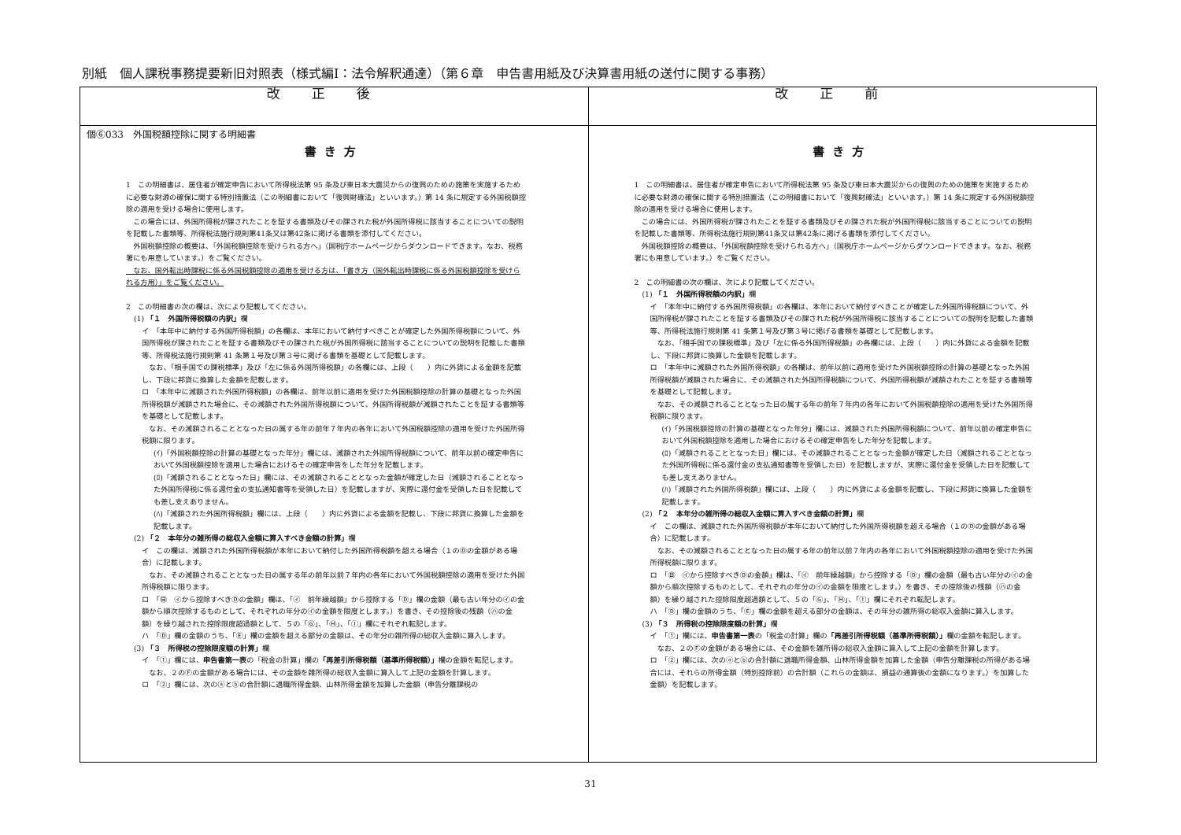別紙　個人課税事務提要新旧対照表（様式編Ⅰ：法令解釈通達）（第６章　申告書用紙及び決算書用紙の送付に関する事務）
| 改正後 | 改正前 |
| --- | --- |
| 個⑥033 外国税額控除に関する明細書 書き方 1 この明細書は、居住者が確定申告において所得税法第 95 条及び東日本大震災からの復興のための施策を実施するために必要な財源の確保に関する特別措置法（この明細書において「復興財確法」といいます。）第 14 条に規定する外国税額控除の適用を受ける場合に使用します。 この場合には、外国所得税が課されたことを証する書類及びその課された税が外国所得税に該当することについての説明を記載した書類等、所得税法施行規則第41条又は第42条に掲げる書類を添付してください。 外国税額控除の概要は、「外国税額控除を受けられる方へ」（国税庁ホームページからダウンロードできます。なお、税務署にも用意しています。）をご覧ください。 なお、国外転出時課税に係る外国税額控除の適用を受ける方は、「書き方（国外転出時課税に係る外国税額控除を受けられる方用）」をご覧ください。 2 この明細書の次の欄は、次により記載してください。 (1) 「１ 外国所得税額の内訳」 欄 イ 「本年中に納付する外国所得税額」の各欄は、本年において納付すべきことが確定した外国所得税額について、外国所得税が課されたことを証する書類及びその課された税が外国所得税に該当することについての説明を記載した書類等、所得税法施行規則第 41 条第１号及び第３号に掲げる書類を基礎として記載します。 なお、「相手国での課税標準」及び「左に係る外国所得税額」の各欄には、上段（ ）内に外貨による金額を記載し、下段に邦貨に換算した金額を記載します。 ロ 「本年中に減額された外国所得税額」の各欄は、前年以前に適用を受けた外国税額控除の計算の基礎となった外国所得税額が減額された場合に、その減額された外国所得税額について、外国所得税額が減額されたことを証する書類等を基礎として記載します。 なお、その減額されることとなった日の属する年の前年７年内の各年において外国税額控除の適用を受けた外国所得税額に限ります。 (ｲ)「外国税額控除の計算の基礎となった年分」欄には、減額された外国所得税額について、前年以前の確定申告において外国税額控除を適用した場合におけるその確定申告をした年分を記載します。 (ﾛ)「減額されることとなった日」欄には、その減額されることとなった金額が確定した日（減額されることとなった外国所得税に係る還付金の支払通知書等を受領した日）を記載しますが、実際に還付金を受領した日を記載しても差し支えありません。 (ﾊ)「減額された外国所得税額」欄には、上段（ ）内に外貨による金額を記載し、下段に邦貨に換算した金額を記載します。 (2) 「２ 本年分の雑所得の総収入金額に算入すべき金額の計算」 欄 イ この欄は、減額された外国所得税額が本年において納付した外国所得税額を超える場合（１のⒹの金額がある場合）に記載します。 なお、その減額されることとなった日の属する年の前年以前７年内の各年において外国税額控除の適用を受けた外国所得税額に限ります。 ロ 「㊐ ㋑から控除すべきⒹの金額」欄は、「㋑ 前年繰越額」から控除する「Ⓓ」欄の金額（最も古い年分の㋑の金額から順次控除するものとして、それぞれの年分の㋑の金額を限度とします。）を書き、その控除後の残額（㋩の金額）を繰り越された控除限度超過額として、５の「Ⓖ」、「Ⓗ」、「Ⓘ」欄にそれぞれ転記します。 ハ 「Ⓓ」欄の金額のうち、「Ⓔ」欄の金額を超える部分の金額は、その年分の雑所得の総収入金額に算入します。 (3) 「３ 所得税の控除限度額の計算」 欄 イ 「①」欄には、 申告書第一表 の「税金の計算」欄の 「再差引所得税額（基準所得税額）」 欄の金額を転記します。 なお、２のⒻの金額がある場合には、その金額を雑所得の総収入金額に算入して上記の金額を計算します。 ロ 「②」欄には、次のⓐとⓑの合計額に退職所得金額、山林所得金額を加算した金額（申告分離課税の | 書き方 1 この明細書は、居住者が確定申告において所得税法第 95 条及び東日本大震災からの復興のための施策を実施するために必要な財源の確保に関する特別措置法（この明細書において「復興財確法」といいます。）第 14 条に規定する外国税額控除の適用を受ける場合に使用します。 この場合には、外国所得税が課されたことを証する書類及びその課された税が外国所得税に該当することについての説明を記載した書類等、所得税法施行規則第41条又は第42条に掲げる書類を添付してください。 外国税額控除の概要は、「外国税額控除を受けられる方へ」（国税庁ホームページからダウンロードできます。なお、税務署にも用意しています。）をご覧ください。 2 この明細書の次の欄は、次により記載してください。 (1) 「１ 外国所得税額の内訳」 欄 イ 「本年中に納付する外国所得税額」の各欄は、本年において納付すべきことが確定した外国所得税額について、外国所得税が課されたことを証する書類及びその課された税が外国所得税に該当することについての説明を記載した書類等、所得税法施行規則第 41 条第１号及び第３号に掲げる書類を基礎として記載します。 なお、「相手国での課税標準」及び「左に係る外国所得税額」の各欄には、上段（ ）内に外貨による金額を記載し、下段に邦貨に換算した金額を記載します。 ロ 「本年中に減額された外国所得税額」の各欄は、前年以前に適用を受けた外国税額控除の計算の基礎となった外国所得税額が減額された場合に、その減額された外国所得税額について、外国所得税額が減額されたことを証する書類等を基礎として記載します。 なお、その減額されることとなった日の属する年の前年７年内の各年において外国税額控除の適用を受けた外国所得税額に限ります。 (ｲ)「外国税額控除の計算の基礎となった年分」欄には、減額された外国所得税額について、前年以前の確定申告において外国税額控除を適用した場合におけるその確定申告をした年分を記載します。 (ﾛ)「減額されることとなった日」欄には、その減額されることとなった金額が確定した日（減額されることとなった外国所得税に係る還付金の支払通知書等を受領した日）を記載しますが、実際に還付金を受領した日を記載しても差し支えありません。 (ﾊ)「減額された外国所得税額」欄には、上段（ ）内に外貨による金額を記載し、下段に邦貨に換算した金額を記載します。 (2) 「２ 本年分の雑所得の総収入金額に算入すべき金額の計算」 欄 イ この欄は、減額された外国所得税額が本年において納付した外国所得税額を超える場合（１のⒹの金額がある場合）に記載します。 なお、その減額されることとなった日の属する年の前年以前７年内の各年において外国税額控除の適用を受けた外国所得税額に限ります。 ロ 「㊐ ㋑から控除すべきⒹの金額」欄は、「㋑ 前年繰越額」から控除する「Ⓓ」欄の金額（最も古い年分の㋑の金額から順次控除するものとして、それぞれの年分の㋑の金額を限度とします。）を書き、その控除後の残額（㋩の金額）を繰り越された控除限度超過額として、５の「Ⓖ」、「Ⓗ」、「Ⓘ」欄にそれぞれ転記します。 ハ 「Ⓓ」欄の金額のうち、「Ⓔ」欄の金額を超える部分の金額は、その年分の雑所得の総収入金額に算入します。 (3) 「３ 所得税の控除限度額の計算」 欄 イ 「①」欄には、 申告書第一表 の「税金の計算」欄の 「再差引所得税額（基準所得税額）」 欄の金額を転記します。 なお、２のⒻの金額がある場合には、その金額を雑所得の総収入金額に算入して上記の金額を計算します。 ロ 「②」欄には、次のⓐとⓑの合計額に退職所得金額、山林所得金額を加算した金額（申告分離課税の所得がある場合には、それらの所得金額（特別控除前）の合計額（これらの金額は、損益の通算後の金額になります。）を加算した金額）を記載します。 |
31